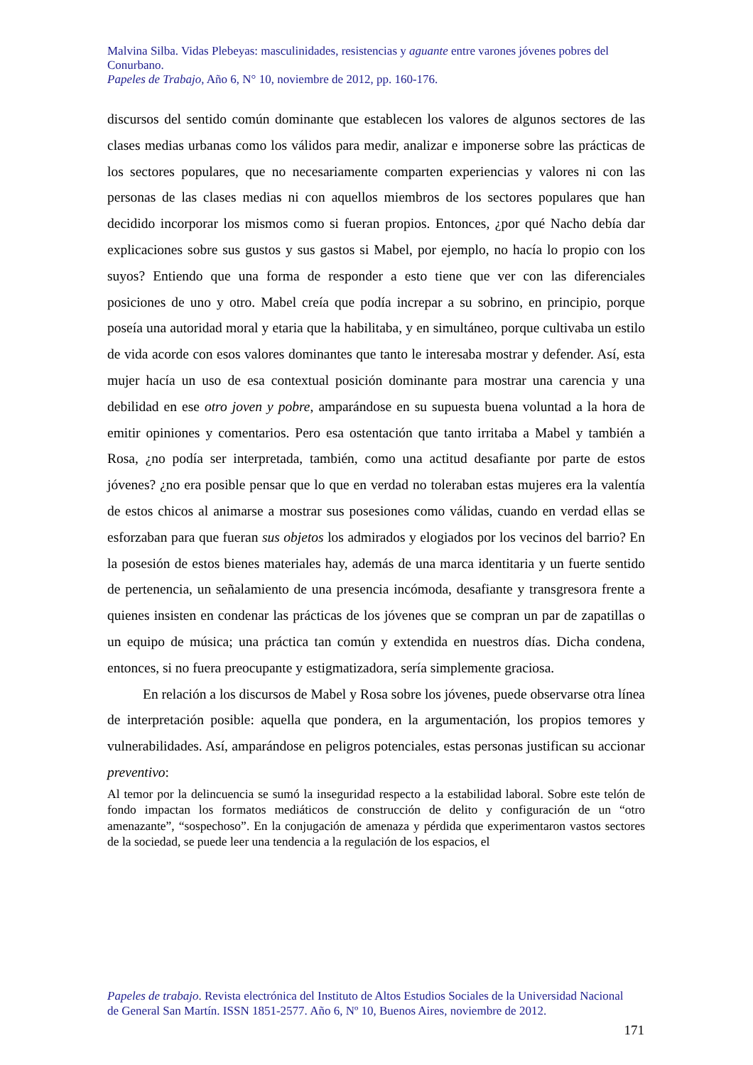Malvina Silba. Vidas Plebeyas: masculinidades, resistencias y aguante entre varones jóvenes pobres del Conurbano.
Papeles de Trabajo, Año 6, N° 10, noviembre de 2012, pp. 160-176.
discursos del sentido común dominante que establecen los valores de algunos sectores de las clases medias urbanas como los válidos para medir, analizar e imponerse sobre las prácticas de los sectores populares, que no necesariamente comparten experiencias y valores ni con las personas de las clases medias ni con aquellos miembros de los sectores populares que han decidido incorporar los mismos como si fueran propios. Entonces, ¿por qué Nacho debía dar explicaciones sobre sus gustos y sus gastos si Mabel, por ejemplo, no hacía lo propio con los suyos? Entiendo que una forma de responder a esto tiene que ver con las diferenciales posiciones de uno y otro. Mabel creía que podía increpar a su sobrino, en principio, porque poseía una autoridad moral y etaria que la habilitaba, y en simultáneo, porque cultivaba un estilo de vida acorde con esos valores dominantes que tanto le interesaba mostrar y defender. Así, esta mujer hacía un uso de esa contextual posición dominante para mostrar una carencia y una debilidad en ese otro joven y pobre, amparándose en su supuesta buena voluntad a la hora de emitir opiniones y comentarios. Pero esa ostentación que tanto irritaba a Mabel y también a Rosa, ¿no podía ser interpretada, también, como una actitud desafiante por parte de estos jóvenes? ¿no era posible pensar que lo que en verdad no toleraban estas mujeres era la valentía de estos chicos al animarse a mostrar sus posesiones como válidas, cuando en verdad ellas se esforzaban para que fueran sus objetos los admirados y elogiados por los vecinos del barrio? En la posesión de estos bienes materiales hay, además de una marca identitaria y un fuerte sentido de pertenencia, un señalamiento de una presencia incómoda, desafiante y transgresora frente a quienes insisten en condenar las prácticas de los jóvenes que se compran un par de zapatillas o un equipo de música; una práctica tan común y extendida en nuestros días. Dicha condena, entonces, si no fuera preocupante y estigmatizadora, sería simplemente graciosa.
En relación a los discursos de Mabel y Rosa sobre los jóvenes, puede observarse otra línea de interpretación posible: aquella que pondera, en la argumentación, los propios temores y vulnerabilidades. Así, amparándose en peligros potenciales, estas personas justifican su accionar preventivo:
Al temor por la delincuencia se sumó la inseguridad respecto a la estabilidad laboral. Sobre este telón de fondo impactan los formatos mediáticos de construcción de delito y configuración de un “otro amenazante”, “sospechoso”. En la conjugación de amenaza y pérdida que experimentaron vastos sectores de la sociedad, se puede leer una tendencia a la regulación de los espacios, el
Papeles de trabajo. Revista electrónica del Instituto de Altos Estudios Sociales de la Universidad Nacional de General San Martín. ISSN 1851-2577. Año 6, Nº 10, Buenos Aires, noviembre de 2012.
171